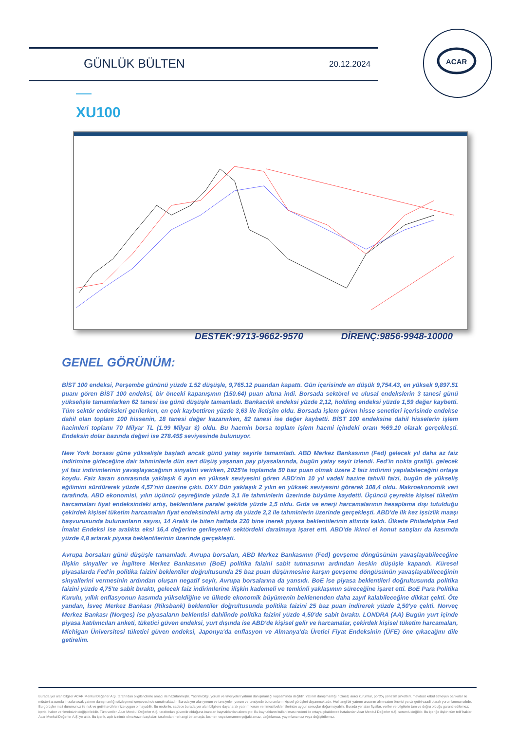GÜNLÜK BÜLTEN 20.12.2024
ACAR
XU100
DESTEK:9713-9662-9570 DİRENÇ:9856-9948-10000
GENEL GÖRÜNÜM:
BİST 100 endeksi, Perşembe gününü yüzde 1.52 düşüşle, 9,765.12 puandan kapattı. Gün içerisinde en düşük 9,754.43, en yüksek 9,897.51 puanı gören BİST 100 endeksi, bir önceki kapanışının (150.64) puan altına indi. Borsada sektörel ve ulusal endekslerin 3 tanesi günü yükselişle tamamlarken 62 tanesi ise günü düşüşle tamamladı. Bankacılık endeksi yüzde 2,12, holding endeksi yüzde 1,59 değer kaybetti. Tüm sektör endeksleri gerilerken, en çok kaybettiren yüzde 3,63 ile iletişim oldu. Borsada işlem gören hisse senetleri içerisinde endekse dahil olan toplam 100 hissenin, 18 tanesi değer kazanırken, 82 tanesi ise değer kaybetti. BİST 100 endeksine dahil hisselerin işlem hacimleri toplamı 70 Milyar TL (1.99 Milyar $) oldu. Bu hacmin borsa toplam işlem hacmi içindeki oranı %69.10 olarak gerçekleşti. Endeksin dolar bazında değeri ise 278.45$ seviyesinde bulunuyor.
New York borsası güne yükselişle başladı ancak günü yatay seyirle tamamladı. ABD Merkez Bankasının (Fed) gelecek yıl daha az faiz indirimine gideceğine dair tahminlerle dün sert düşüş yaşanan pay piyasalarında, bugün yatay seyir izlendi. Fed'in nokta grafiği, gelecek yıl faiz indirimlerinin yavaşlayacağının sinyalini verirken, 2025'te toplamda 50 baz puan olmak üzere 2 faiz indirimi yapılabileceğini ortaya koydu. Faiz kararı sonrasında yaklaşık 6 ayın en yüksek seviyesini gören ABD'nin 10 yıl vadeli hazine tahvili faizi, bugün de yükseliş eğilimini sürdürerek yüzde 4,57'nin üzerine çıktı. DXY Dün yaklaşık 2 yılın en yüksek seviyesini görerek 108,4 oldu. Makroekonomik veri tarafında, ABD ekonomisi, yılın üçüncü çeyreğinde yüzde 3,1 ile tahminlerin üzerinde büyüme kaydetti. Üçüncü çeyrekte kişisel tüketim harcamaları fiyat endeksindeki artış, beklentilere paralel şekilde yüzde 1,5 oldu. Gıda ve enerji harcamalarının hesaplama dışı tutulduğu çekirdek kişisel tüketim harcamaları fiyat endeksindeki artış da yüzde 2,2 ile tahminlerin üzerinde gerçekleşti. ABD'de ilk kez işsizlik maaşı başvurusunda bulunanların sayısı, 14 Aralık ile biten haftada 220 bine inerek piyasa beklentilerinin altında kaldı. Ülkede Philadelphia Fed İmalat Endeksi ise aralıkta eksi 16,4 değerine gerileyerek sektördeki daralmaya işaret etti. ABD'de ikinci el konut satışları da kasımda yüzde 4,8 artarak piyasa beklentilerinin üzerinde gerçekleşti.
Avrupa borsaları günü düşüşle tamamladı. Avrupa borsaları, ABD Merkez Bankasının (Fed) gevşeme döngüsünün yavaşlayabileceğine ilişkin sinyaller ve İngiltere Merkez Bankasının (BoE) politika faizini sabit tutmasının ardından keskin düşüşle kapandı. Küresel piyasalarda Fed'in politika faizini beklentiler doğrultusunda 25 baz puan düşürmesine karşın gevşeme döngüsünün yavaşlayabileceğinin sinyallerini vermesinin ardından oluşan negatif seyir, Avrupa borsalarına da yansıdı. BoE ise piyasa beklentileri doğrultusunda politika faizini yüzde 4,75'te sabit bıraktı, gelecek faiz indirimlerine ilişkin kademeli ve temkinli yaklaşımın süreceğine işaret etti. BoE Para Politika Kurulu, yıllık enflasyonun kasımda yükseldiğine ve ülkede ekonomik büyümenin beklenenden daha zayıf kalabileceğine dikkat çekti. Öte yandan, İsveç Merkez Bankası (Riksbank) beklentiler doğrultusunda politika faizini 25 baz puan indirerek yüzde 2,50'ye çekti. Norveç Merkez Bankası (Norges) ise piyasaların beklentisi dahilinde politika faizini yüzde 4,50'de sabit bıraktı. LONDRA (AA) Bugün yurt içinde piyasa katılımcıları anketi, tüketici güven endeksi, yurt dışında ise ABD'de kişisel gelir ve harcamalar, çekirdek kişisel tüketim harcamaları, Michigan Üniversitesi tüketici güven endeksi, Japonya'da enflasyon ve Almanya'da Üretici Fiyat Endeksinin (ÜFE) öne çıkacağını dile getirelim.
Burada yer alan bilgiler ACAR Menkul Değerler A.Ş. tarafından bilgilendirme amacı ile hazırlanmıştır. Yatırım bilgi, yorum ve tavsiyeleri yatırım danışmanlığı kapsamında değildir. Yatırım danışmanlığı hizmeti; aracı kurumlar, portföy yönetim şirketleri, mevduat kabul etmeyen bankalar ile müşteri arasında imzalanacak yatırım danışmanlığı sözleşmesi çerçevesinde sunulmaktadır. Burada yer alan yorum ve tavsiyeler, yorum ve tavsiyede bulunanların kişisel görüşleri dayanmaktadır. Herhangi bir yatırım aracının alım-satım önerisi ya da getiri vaadi olarak yorumlanmamalıdır. Bu görüşler mali durumunuz ile risk ve getiri tercihlerinize uygun olmayabilir. Bu nedenle, sadece burada yer alan bilgilere dayanarak yatırım kararı verilmesi beklentilerinize uygun sonuçlar doğurmayabilir. Burada yer alan fiyatlar, veriler ve bilgilerin tam ve doğru olduğu garanti edilemez; içerik, haber verilmeksizin değiştirilebilir. Tüm veriler, Acar Menkul Değerler A.Ş. tarafından güvenilir olduğuna inanılan kaynaklardan alınmıştır. Bu kaynakların kullanılması nedeni ile ortaya çıkabilecek hatalardan Acar Menkul Değerler A.Ş. sorumlu değildir. Bu içeriğe ilişkin tüm telif hakları Acar Menkul Değerler A.Ş.'ye aittir. Bu içerik, açık izinimiz olmaksızın başkaları tarafından herhangi bir amaçla, kısmen veya tamamen çoğaltılamaz, dağıtılamaz, yayımlanamaz veya değiştirilemez.